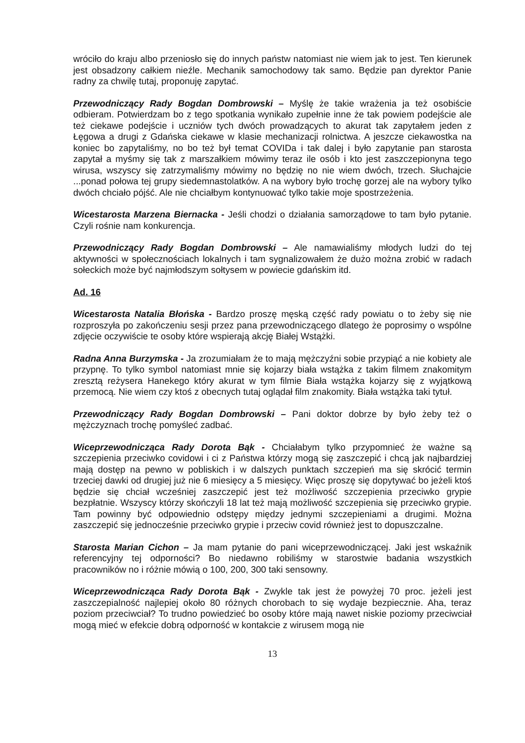wróciło do kraju albo przeniosło się do innych państw natomiast nie wiem jak to jest. Ten kierunek jest obsadzony całkiem nieźle. Mechanik samochodowy tak samo. Będzie pan dyrektor Panie radny za chwilę tutaj, proponuję zapytać.
Przewodniczący Rady Bogdan Dombrowski – Myślę że takie wrażenia ja też osobiście odbieram. Potwierdzam bo z tego spotkania wynikało zupełnie inne że tak powiem podejście ale też ciekawe podejście i uczniów tych dwóch prowadzących to akurat tak zapytałem jeden z Łęgowa a drugi z Gdańska ciekawe w klasie mechanizacji rolnictwa. A jeszcze ciekawostka na koniec bo zapytaliśmy, no bo też był temat COVIDa i tak dalej i było zapytanie pan starosta zapytał a myśmy się tak z marszałkiem mówimy teraz ile osób i kto jest zaszczepionyna tego wirusa, wszyscy się zatrzymaliśmy mówimy no będzię no nie wiem dwóch, trzech. Słuchajcie ...ponad połowa tej grupy siedemnastolatków. A na wybory było trochę gorzej ale na wybory tylko dwóch chciało pójść. Ale nie chciałbym kontynuować tylko takie moje spostrzeżenia.
Wicestarosta Marzena Biernacka - Jeśli chodzi o działania samorządowe to tam było pytanie. Czyli rośnie nam konkurencja.
Przewodniczący Rady Bogdan Dombrowski – Ale namawialiśmy młodych ludzi do tej aktywności w społecznościach lokalnych i tam sygnalizowałem że dużo można zrobić w radach sołeckich może być najmłodszym sołtysem w powiecie gdańskim itd.
Ad. 16
Wicestarosta Natalia Błońska - Bardzo proszę męską część rady powiatu o to żeby się nie rozproszyła po zakończeniu sesji przez pana przewodniczącego dlatego że poprosimy o wspólne zdjęcie oczywiście te osoby które wspierają akcję Białej Wstążki.
Radna Anna Burzymska - Ja zrozumiałam że to mają mężczyźni sobie przypiąć a nie kobiety ale przypnę. To tylko symbol natomiast mnie się kojarzy biała wstążka z takim filmem znakomitym zresztą reżysera Hanekego który akurat w tym filmie Biała wstążka kojarzy się z wyjątkową przemocą. Nie wiem czy ktoś z obecnych tutaj oglądał film znakomity. Biała wstążka taki tytuł.
Przewodniczący Rady Bogdan Dombrowski – Pani doktor dobrze by było żeby też o mężczyznach trochę pomyśleć zadbać.
Wiceprzewodnicząca Rady Dorota Bąk - Chciałabym tylko przypomnieć że ważne są szczepienia przeciwko covidowi i ci z Państwa którzy mogą się zaszczepić i chcą jak najbardziej mają dostęp na pewno w pobliskich i w dalszych punktach szczepień ma się skrócić termin trzeciej dawki od drugiej już nie 6 miesięcy a 5 miesięcy. Więc proszę się dopytywać bo jeżeli ktoś będzie się chciał wcześniej zaszczepić jest też możliwość szczepienia przeciwko grypie bezpłatnie. Wszyscy którzy skończyli 18 lat też mają możliwość szczepienia się przeciwko grypie. Tam powinny być odpowiednio odstępy między jednymi szczepieniami a drugimi. Można zaszczepić się jednocześnie przeciwko grypie i przeciw covid również jest to dopuszczalne.
Starosta Marian Cichon – Ja mam pytanie do pani wiceprzewodniczącej. Jaki jest wskaźnik referencyjny tej odporności? Bo niedawno robiliśmy w starostwie badania wszystkich pracowników no i różnie mówią o 100, 200, 300 taki sensowny.
Wiceprzewodnicząca Rady Dorota Bąk - Zwykle tak jest że powyżej 70 proc. jeżeli jest zaszczepialność najlepiej około 80 różnych chorobach to się wydaje bezpiecznie. Aha, teraz poziom przeciwciał? To trudno powiedzieć bo osoby które mają nawet niskie poziomy przeciwciał mogą mieć w efekcie dobrą odporność w kontakcie z wirusem mogą nie
13